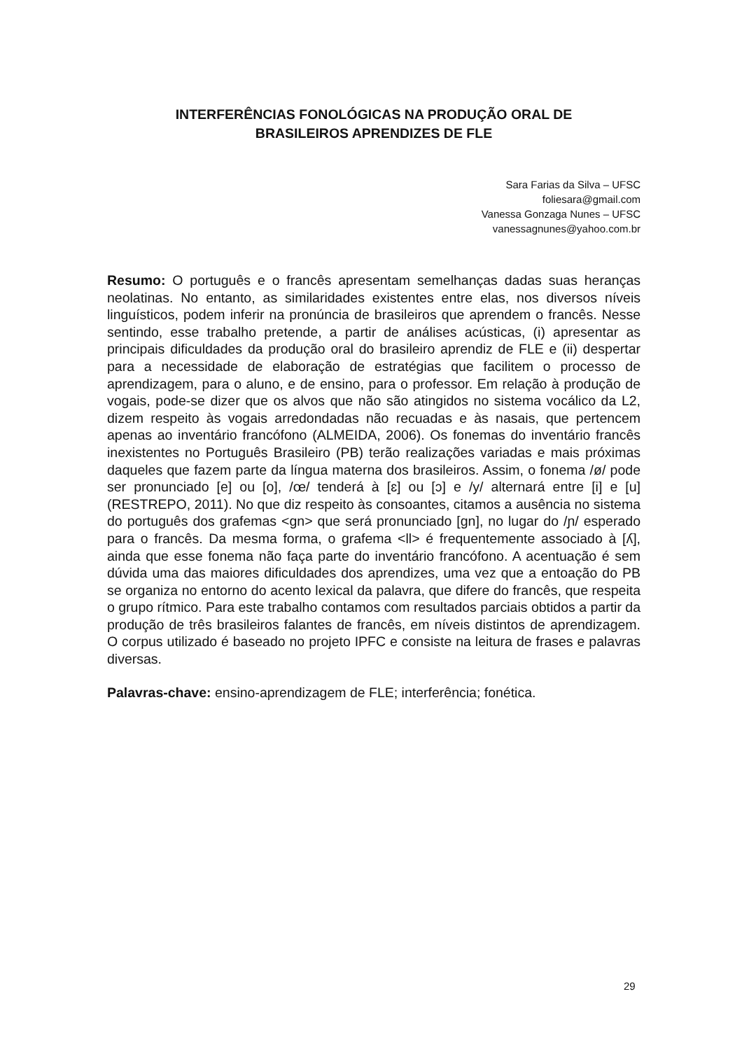INTERFERÊNCIAS FONOLÓGICAS NA PRODUÇÃO ORAL DE
BRASILEIROS APRENDIZES DE FLE
Sara Farias da Silva – UFSC
foliesara@gmail.com
Vanessa Gonzaga Nunes – UFSC
vanessagnunes@yahoo.com.br
Resumo: O português e o francês apresentam semelhanças dadas suas heranças neolatinas. No entanto, as similaridades existentes entre elas, nos diversos níveis linguísticos, podem inferir na pronúncia de brasileiros que aprendem o francês. Nesse sentindo, esse trabalho pretende, a partir de análises acústicas, (i) apresentar as principais dificuldades da produção oral do brasileiro aprendiz de FLE e (ii) despertar para a necessidade de elaboração de estratégias que facilitem o processo de aprendizagem, para o aluno, e de ensino, para o professor. Em relação à produção de vogais, pode-se dizer que os alvos que não são atingidos no sistema vocálico da L2, dizem respeito às vogais arredondadas não recuadas e às nasais, que pertencem apenas ao inventário francófono (ALMEIDA, 2006). Os fonemas do inventário francês inexistentes no Português Brasileiro (PB) terão realizações variadas e mais próximas daqueles que fazem parte da língua materna dos brasileiros. Assim, o fonema /ø/ pode ser pronunciado [e] ou [o], /œ/ tenderá à [ɛ] ou [ɔ] e /y/ alternará entre [i] e [u] (RESTREPO, 2011). No que diz respeito às consoantes, citamos a ausência no sistema do português dos grafemas <gn> que será pronunciado [gn], no lugar do /ɲ/ esperado para o francês. Da mesma forma, o grafema <ll> é frequentemente associado à [ʎ], ainda que esse fonema não faça parte do inventário francófono. A acentuação é sem dúvida uma das maiores dificuldades dos aprendizes, uma vez que a entoação do PB se organiza no entorno do acento lexical da palavra, que difere do francês, que respeita o grupo rítmico. Para este trabalho contamos com resultados parciais obtidos a partir da produção de três brasileiros falantes de francês, em níveis distintos de aprendizagem. O corpus utilizado é baseado no projeto IPFC e consiste na leitura de frases e palavras diversas.
Palavras-chave: ensino-aprendizagem de FLE; interferência; fonética.
29